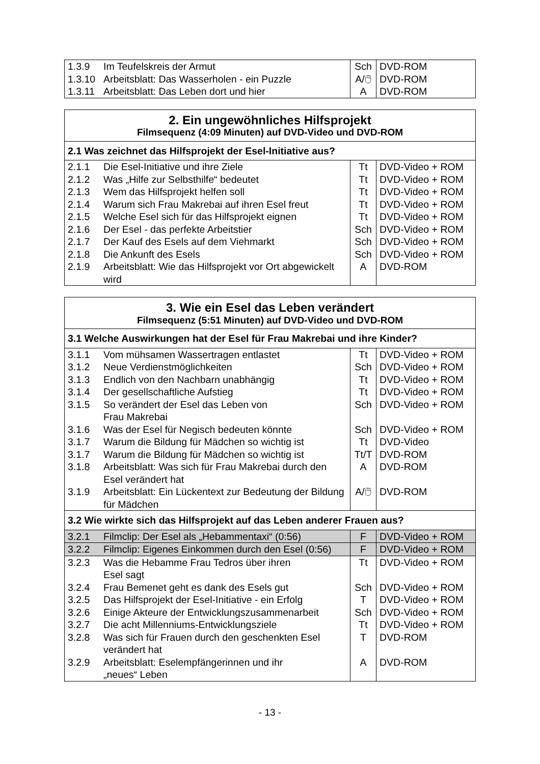| 1.3.9 | Im Teufelskreis der Armut | Sch | DVD-ROM |
| 1.3.10 | Arbeitsblatt: Das Wasserholen - ein Puzzle | A/🖱 | DVD-ROM |
| 1.3.11 | Arbeitsblatt: Das Leben dort und hier | A | DVD-ROM |
| 2. Ein ungewöhnliches Hilfsprojekt Filmsequenz (4:09 Minuten) auf DVD-Video und DVD-ROM | | | |
| --- | --- | --- | --- |
| 2.1 Was zeichnet das Hilfsprojekt der Esel-Initiative aus? | | | |
| 2.1.1 | Die Esel-Initiative und ihre Ziele | Tt | DVD-Video + ROM |
| 2.1.2 | Was „Hilfe zur Selbsthilfe“ bedeutet | Tt | DVD-Video + ROM |
| 2.1.3 | Wem das Hilfsprojekt helfen soll | Tt | DVD-Video + ROM |
| 2.1.4 | Warum sich Frau Makrebai auf ihren Esel freut | Tt | DVD-Video + ROM |
| 2.1.5 | Welche Esel sich für das Hilfsprojekt eignen | Tt | DVD-Video + ROM |
| 2.1.6 | Der Esel - das perfekte Arbeitstier | Sch | DVD-Video + ROM |
| 2.1.7 | Der Kauf des Esels auf dem Viehmarkt | Sch | DVD-Video + ROM |
| 2.1.8 | Die Ankunft des Esels | Sch | DVD-Video + ROM |
| 2.1.9 | Arbeitsblatt: Wie das Hilfsprojekt vor Ort abgewickelt wird | A | DVD-ROM |
| 3. Wie ein Esel das Leben verändert Filmsequenz (5:51 Minuten) auf DVD-Video und DVD-ROM | | | |
| --- | --- | --- | --- |
| 3.1 Welche Auswirkungen hat der Esel für Frau Makrebai und ihre Kinder? | | | |
| 3.1.1 | Vom mühsamen Wassertragen entlastet | Tt | DVD-Video + ROM |
| 3.1.2 | Neue Verdienstmöglichkeiten | Sch | DVD-Video + ROM |
| 3.1.3 | Endlich von den Nachbarn unabhängig | Tt | DVD-Video + ROM |
| 3.1.4 | Der gesellschaftliche Aufstieg | Tt | DVD-Video + ROM |
| 3.1.5 | So verändert der Esel das Leben von Frau Makrebai | Sch | DVD-Video + ROM |
| 3.1.6 | Was der Esel für Negisch bedeuten könnte | Sch | DVD-Video + ROM |
| 3.1.7 | Warum die Bildung für Mädchen so wichtig ist | Tt | DVD-Video |
| 3.1.7 | Warum die Bildung für Mädchen so wichtig ist | Tt/T | DVD-ROM |
| 3.1.8 | Arbeitsblatt: Was sich für Frau Makrebai durch den Esel verändert hat | A | DVD-ROM |
| 3.1.9 | Arbeitsblatt: Ein Lückentext zur Bedeutung der Bildung für Mädchen | A/🖱 | DVD-ROM |
| 3.2 Wie wirkte sich das Hilfsprojekt auf das Leben anderer Frauen aus? | | | |
| 3.2.1 | Filmclip: Der Esel als „Hebammentaxi“ (0:56) | F | DVD-Video + ROM |
| 3.2.2 | Filmclip: Eigenes Einkommen durch den Esel (0:56) | F | DVD-Video + ROM |
| 3.2.3 | Was die Hebamme Frau Tedros über ihren Esel sagt | Tt | DVD-Video + ROM |
| 3.2.4 | Frau Bemenet geht es dank des Esels gut | Sch | DVD-Video + ROM |
| 3.2.5 | Das Hilfsprojekt der Esel-Initiative - ein Erfolg | T | DVD-Video + ROM |
| 3.2.6 | Einige Akteure der Entwicklungszusammenarbeit | Sch | DVD-Video + ROM |
| 3.2.7 | Die acht Millenniums-Entwicklungsziele | Tt | DVD-Video + ROM |
| 3.2.8 | Was sich für Frauen durch den geschenkten Esel verändert hat | T | DVD-ROM |
| 3.2.9 | Arbeitsblatt: Eselempfängerinnen und ihr „neues“ Leben | A | DVD-ROM |
- 13 -